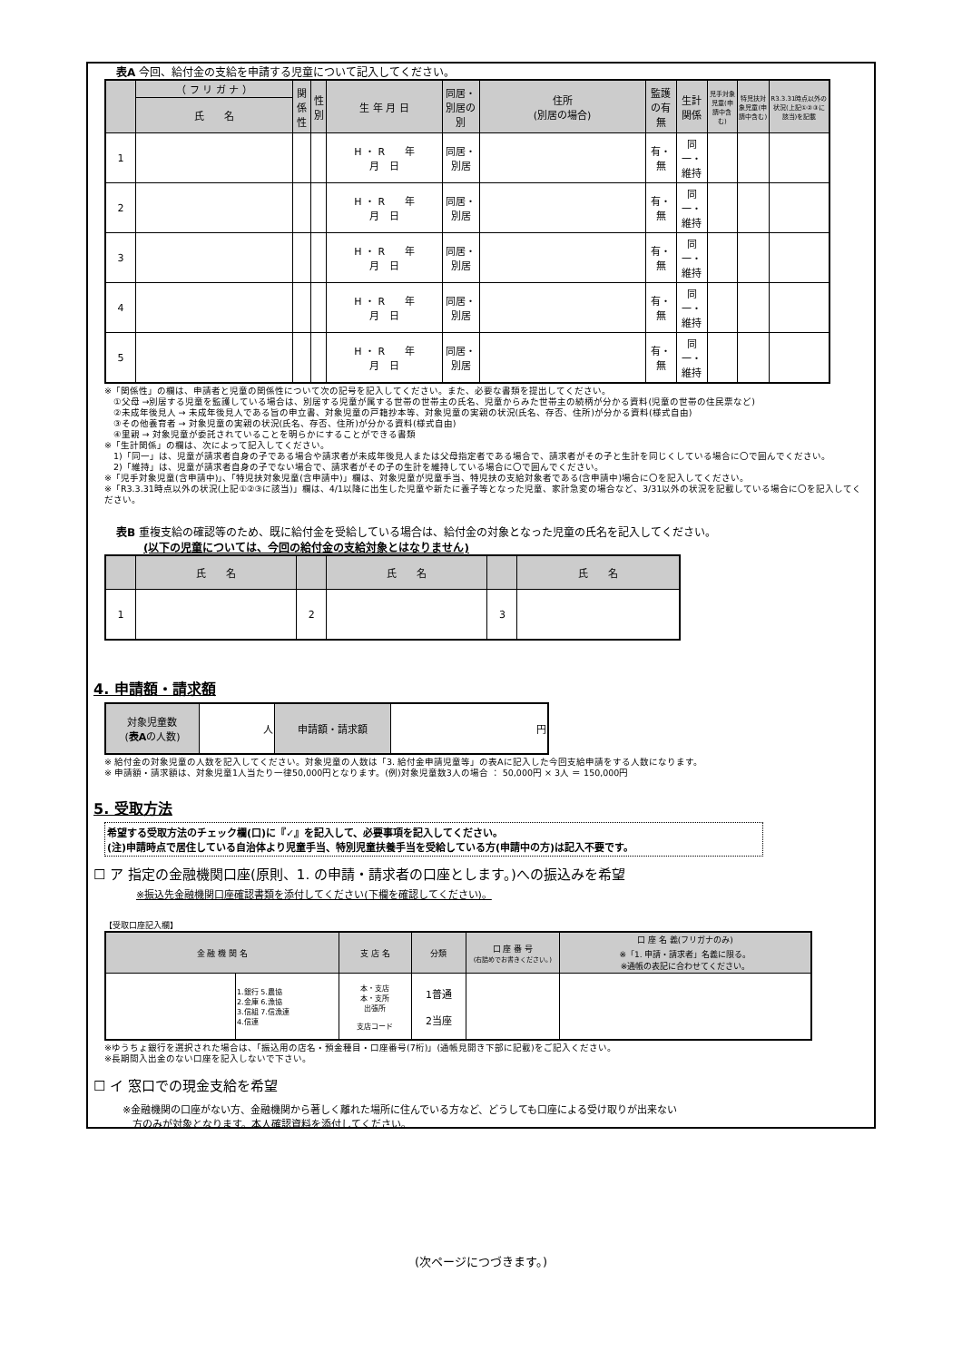表A 今回、給付金の支給を申請する児童について記入してください。
| | （ フ リ ガ ナ ） | 関係性 | 性別 | 生 年 月 日 | 同居・別居の別 | 住所 (別居の場合) | 監護の有無 | 生計関係 | 児手対象児童(申請中含む) | 特児扶対象児童(申請中含む) | R3.3.31時点以外の状況(上記①②③に該当)を記載 |
| --- | --- | --- | --- | --- | --- | --- | --- | --- | --- | --- | --- |
| | 氏 名 | | | | | | | | | | |
| 1 | | | | H ・ R 年 月 日 | 同居・別居 | | 有・無 | 同一・維持 | | | |
| 2 | | | | H ・ R 年 月 日 | 同居・別居 | | 有・無 | 同一・維持 | | | |
| 3 | | | | H ・ R 年 月 日 | 同居・別居 | | 有・無 | 同一・維持 | | | |
| 4 | | | | H ・ R 年 月 日 | 同居・別居 | | 有・無 | 同一・維持 | | | |
| 5 | | | | H ・ R 年 月 日 | 同居・別居 | | 有・無 | 同一・維持 | | | |
※「関係性」の欄は、申請者と児童の関係性について次の記号を記入してください。また、必要な書類を提出してください。
　①父母 →別居する児童を監護している場合は、別居する児童が属する世帯の世帯主の氏名、児童からみた世帯主の続柄が分かる資料(児童の世帯の住民票など)
　②未成年後見人 → 未成年後見人である旨の申立書、対象児童の戸籍抄本等、対象児童の実親の状況(氏名、存否、住所)が分かる資料(様式自由)
　③その他養育者 → 対象児童の実親の状況(氏名、存否、住所)が分かる資料(様式自由)
　④里親 → 対象児童が委託されていることを明らかにすることができる書類
※「生計関係」の欄は、次によって記入してください。
　1)「同一」は、児童が請求者自身の子である場合や請求者が未成年後見人または父母指定者である場合で、請求者がその子と生計を同じくしている場合に〇で囲んでください。
　2)「維持」は、児童が請求者自身の子でない場合で、請求者がその子の生計を維持している場合に〇で囲んでください。
※「児手対象児童(含申請中)」、「特児扶対象児童(含申請中)」欄は、対象児童が児童手当、特児扶の支給対象者である(含申請中)場合に〇を記入してください。
※「R3.3.31時点以外の状況(上記①②③に該当)」欄は、4/1以降に出生した児童や新たに養子等となった児童、家計急変の場合など、3/31以外の状況を記載している場合に〇を記入してください。
表B 重複支給の確認等のため、既に給付金を受給している場合は、給付金の対象となった児童の氏名を記入してください。
(以下の児童については、今回の給付金の支給対象とはなりません)
| | 氏 名 | | 氏 名 | | 氏 名 |
| --- | --- | --- | --- | --- | --- |
| 1 | | 2 | | 3 | |
4. 申請額・請求額
| 対象児童数 ( 表A の人数) | 人 | 申請額・請求額 | 円 |
※ 給付金の対象児童の人数を記入してください。対象児童の人数は「3. 給付金申請児童等」の表Aに記入した今回支給申請をする人数になります。
※ 申請額・請求額は、対象児童1人当たり一律50,000円となります。(例)対象児童数3人の場合 ： 50,000円 × 3人 ＝ 150,000円
5. 受取方法
希望する受取方法のチェック欄(口)に『✓』を記入して、必要事項を記入してください。
(注)申請時点で居住している自治体より児童手当、特別児童扶養手当を受給している方(申請中の方)は記入不要です。
☐ ア 指定の金融機関口座(原則、1. の申請・請求者の口座とします。)への振込みを希望
※振込先金融機関口座確認書類を添付してください(下欄を確認してください)。
【受取口座記入欄】
| 金 融 機 関 名 | | 支 店 名 | 分類 | 口 座 番 号 (右詰めでお書きください。) | 口 座 名 義(フリガナのみ) ※「1. 申請・請求者」名義に限る。 ※通帳の表記に合わせてください。 |
| --- | --- | --- | --- | --- | --- |
| | 1.銀行 5.農協 2.金庫 6.漁協 3.信組 7.信漁連 4.信連 | 本・支店 本・支所 出張所 支店コード | 1普通 2当座 | | |
※ゆうちょ銀行を選択された場合は、「振込用の店名・預金種目・口座番号(7桁)」(通帳見開き下部に記載)をご記入ください。
※長期間入出金のない口座を記入しないで下さい。
☐ イ 窓口での現金支給を希望
※金融機関の口座がない方、金融機関から著しく離れた場所に住んでいる方など、どうしても口座による受け取りが出来ない
　方のみが対象となります。本人確認資料を添付してください。
(次ページにつづきます。)